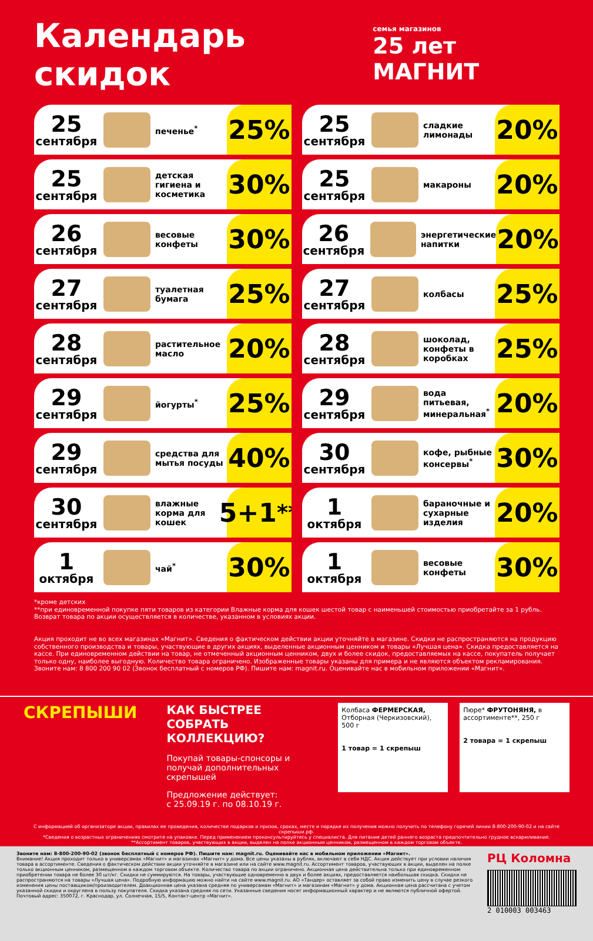Календарь скидок
семья магазинов
25 лет МАГНИТ
25
сентября
печенье<sup>*</sup>
25%
25
сентября
сладкие лимонады
20%
25
сентября
детская гигиена и косметика
30%
25
сентября
макароны
20%
26
сентября
весовые конфеты
30%
26
сентября
энергетические напитки
20%
27
сентября
туалетная бумага
25%
27
сентября
колбасы
25%
28
сентября
растительное масло
20%
28
сентября
шоколад, конфеты в коробках
25%
29
сентября
йогурты<sup>*</sup>
25%
29
сентября
вода питьевая, минеральная<sup>*</sup>
20%
29
сентября
средства для мытья посуды
40%
30
сентября
кофе, рыбные консервы<sup>*</sup>
30%
30
сентября
влажные корма для кошек
5+1<sup>**</sup>
1
октября
бараночные и сухарные изделия
20%
1
октября
чай<sup>*</sup>
30%
1
октября
весовые конфеты
30%
*кроме детских
**при единовременной покупке пяти товаров из категории Влажные корма для кошек шестой товар с наименьшей стоимостью приобретайте за 1 рубль. Возврат товара по акции осуществляется в количестве, указанном в условиях акции.
Акция проходит не во всех магазинах «Магнит». Сведения о фактическом действии акции уточняйте в магазине. Скидки не распространяются на продукцию собственного производства и товары, участвующие в других акциях, выделенные акционным ценником и товары «Лучшая цена». Скидка предоставляется на кассе. При единовременном действии на товар, не отмеченный акционным ценником, двух и более скидок, предоставляемых на кассе, покупатель получает только одну, наиболее выгодную. Количество товара ограничено. Изображенные товары указаны для примера и не являются объектом рекламирования. Звоните нам: 8 800 200 90 02 (Звонок бесплатный с номеров РФ). Пишите нам: magnit.ru. Оценивайте нас в мобильном приложении «Магнит».
СКРЕПЫШИ
КАК БЫСТРЕЕ СОБРАТЬ КОЛЛЕКЦИЮ?
Покупай товары-спонсоры и получай дополнительных скрепышей
Предложение действует:
с 25.09.19 г. по 08.10.19 г.
Колбаса ФЕРМЕРСКАЯ, Отборная (Черкизовский), 500 г
1 товар = 1 скрепыш
Пюре* ФРУТОНЯНЯ, в ассортименте**, 250 г
2 товара = 1 скрепыш
С информацией об организаторе акции, правилах ее проведения, количестве подарков и призов, сроках, месте и порядке их получения можно получить по телефону горячей линии 8-800-200-90-02 и на сайте скрепыши.рф.
*Сведения о возрастных ограничениях смотрите на упаковке. Перед применением проконсультируйтесь у специалиста. Для питания детей раннего возраста предпочтительно грудное вскармливание.
**Ассортимент товаров, участвующих в акции, выделен на полке акционным ценником, размещенном в каждом торговом объекте.
Звоните нам: 8-800-200-90-02 (звонок бесплатный с номеров РФ). Пишите нам: magnit.ru. Оценивайте нас в мобильном приложении «Магнит».
Внимание! Акция проходит только в универсамах «Магнит» и магазинах «Магнит» у дома. Все цены указаны в рублях, включают в себя НДС. Акция действует при условии наличия товара в ассортименте. Сведения о фактическом действии акции уточняйте в магазине или на сайте www.magnit.ru. Ассортимент товаров, участвующих в акции, выделен на полке только акционным ценником, размещенном в каждом торговом объекте. Количество товара по акции ограничено. Акционная цена действительна только при единовременном приобретении товара не более 30 шт/кг. Скидки не суммируются. На товары, участвующие одновременно в двух и более акциях, предоставляется наибольшая скидка. Скидки не распространяются на товары «Лучшая цена». Подробную информацию можно найти на сайте www.magnit.ru. АО «Тандер» оставляет за собой право изменить цену в случае резкого изменения цены поставщиком/производителем. Доакционная цена указана средняя по универсамам «Магнит» и магазинам «Магнит» у дома. Акционная цена рассчитана с учетом указанной скидки и округлена в пользу покупателя. Скидка указана средняя по сети. Указанные сведения носят информационный характер и не являются публичной офертой. Почтовый адрес: 350072, г. Краснодар, ул. Солнечная, 15/5, Контакт-центр «Магнит».
РЦ Коломна
2 010003 003463